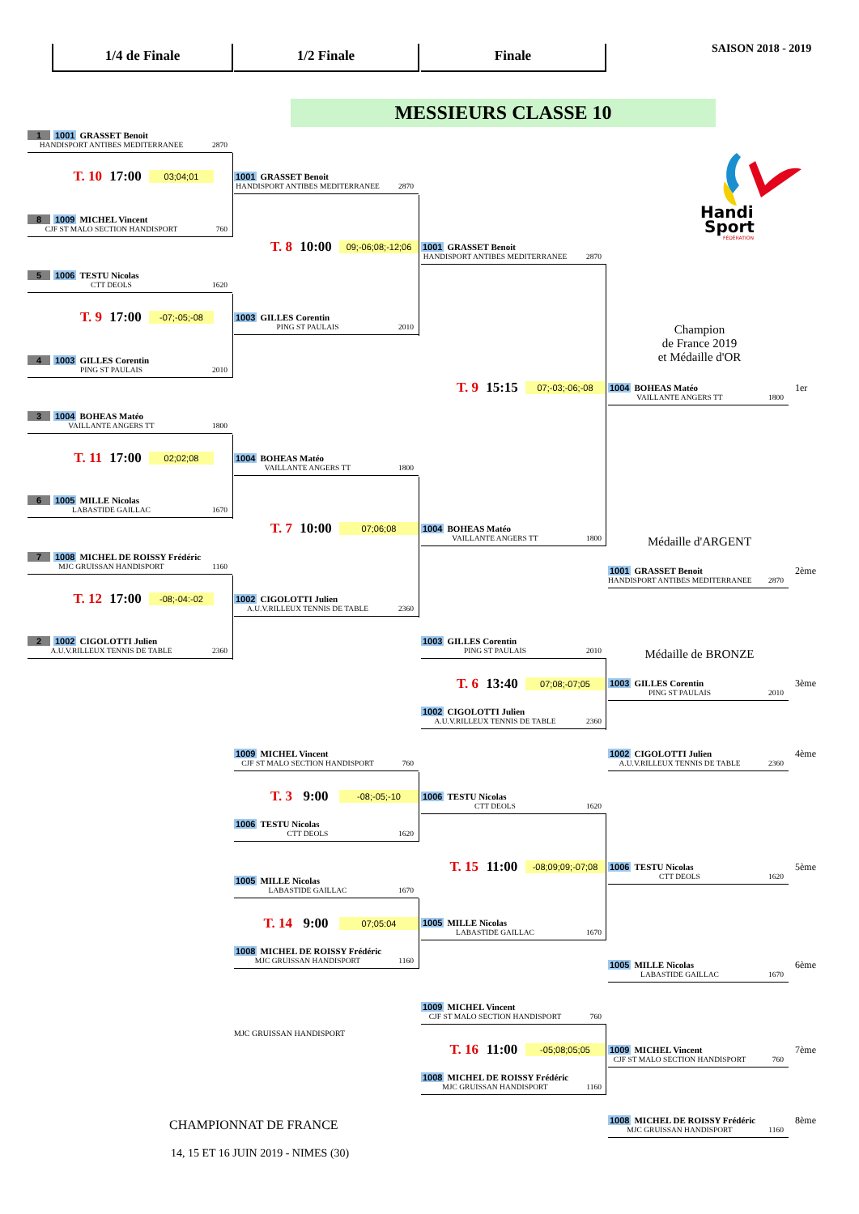1/4 de Finale
1/2 Finale
Finale
SAISON 2018 - 2019
MESSIEURS CLASSE 10
Handi
Sport
FÉDÉRATION
1 1001 GRASSET Benoit
HANDISPORT ANTIBES MEDITERRANEE 2870
T. 10 17:00 03;04;01
1001 GRASSET Benoit
HANDISPORT ANTIBES MEDITERRANEE 2870
8 1009 MICHEL Vincent
CJF ST MALO SECTION HANDISPORT 760
T. 8 10:00 09;-06;08;-12;06
1001 GRASSET Benoit
HANDISPORT ANTIBES MEDITERRANEE 2870
5 1006 TESTU Nicolas
CTT DEOLS 1620
T. 9 17:00 -07;-05;-08
1003 GILLES Corentin
PING ST PAULAIS 2010
Champion
de France 2019
et Médaille d'OR
4 1003 GILLES Corentin
PING ST PAULAIS 2010
T. 9 15:15 07;-03;-06;-08
1004 BOHEAS Matéo
VAILLANTE ANGERS TT 1800
1er
3 1004 BOHEAS Matéo
VAILLANTE ANGERS TT 1800
T. 11 17:00 02;02;08
1004 BOHEAS Matéo
VAILLANTE ANGERS TT 1800
6 1005 MILLE Nicolas
LABASTIDE GAILLAC 1670
T. 7 10:00 07;06;08
1004 BOHEAS Matéo
VAILLANTE ANGERS TT 1800
Médaille d'ARGENT
7 1008 MICHEL DE ROISSY Frédéric
MJC GRUISSAN HANDISPORT 1160
1001 GRASSET Benoit
HANDISPORT ANTIBES MEDITERRANEE 2870
2ème
T. 12 17:00 -08;-04:-02
1002 CIGOLOTTI Julien
A.U.V.RILLEUX TENNIS DE TABLE 2360
2 1002 CIGOLOTTI Julien
A.U.V.RILLEUX TENNIS DE TABLE 2360
1003 GILLES Corentin
PING ST PAULAIS 2010
Médaille de BRONZE
T. 6 13:40 07;08;-07;05
1003 GILLES Corentin
PING ST PAULAIS 2010
3ème
1002 CIGOLOTTI Julien
A.U.V.RILLEUX TENNIS DE TABLE 2360
1009 MICHEL Vincent
CJF ST MALO SECTION HANDISPORT 760
1002 CIGOLOTTI Julien
A.U.V.RILLEUX TENNIS DE TABLE 2360
4ème
T. 3 9:00 -08;-05;-10
1006 TESTU Nicolas
CTT DEOLS 1620
1006 TESTU Nicolas
CTT DEOLS 1620
T. 15 11:00 -08;09;09;-07;08
1006 TESTU Nicolas
CTT DEOLS 1620
5ème
1005 MILLE Nicolas
LABASTIDE GAILLAC 1670
T. 14 9:00 07;05:04
1005 MILLE Nicolas
LABASTIDE GAILLAC 1670
1008 MICHEL DE ROISSY Frédéric
MJC GRUISSAN HANDISPORT 1160
1005 MILLE Nicolas
LABASTIDE GAILLAC 1670
6ème
1009 MICHEL Vincent
CJF ST MALO SECTION HANDISPORT 760
MJC GRUISSAN HANDISPORT
T. 16 11:00 -05;08;05;05
1009 MICHEL Vincent
CJF ST MALO SECTION HANDISPORT 760
7ème
1008 MICHEL DE ROISSY Frédéric
MJC GRUISSAN HANDISPORT 1160
1008 MICHEL DE ROISSY Frédéric
MJC GRUISSAN HANDISPORT 1160
8ème
CHAMPIONNAT DE FRANCE
14, 15 ET 16 JUIN 2019 - NIMES (30)